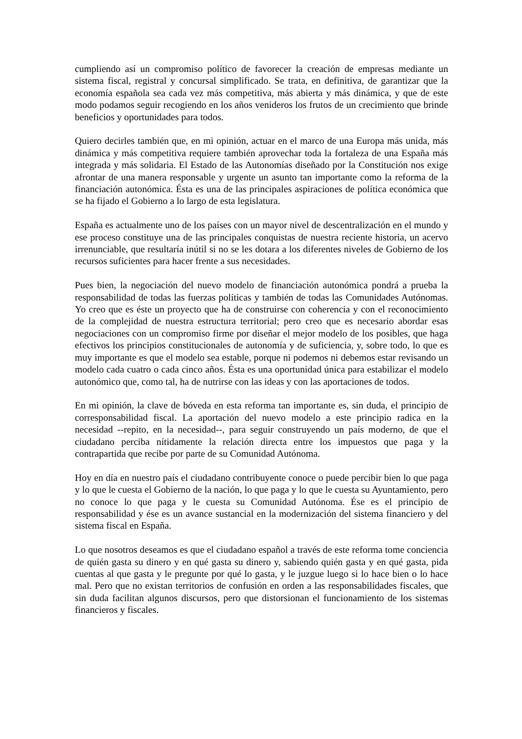cumpliendo así un compromiso político de favorecer la creación de empresas mediante un sistema fiscal, registral y concursal simplificado. Se trata, en definitiva, de garantizar que la economía española sea cada vez más competitiva, más abierta y más dinámica, y que de este modo podamos seguir recogiendo en los años venideros los frutos de un crecimiento que brinde beneficios y oportunidades para todos.
Quiero decirles también que, en mi opinión, actuar en el marco de una Europa más unida, más dinámica y más competitiva requiere también aprovechar toda la fortaleza de una España más integrada y más solidaria. El Estado de las Autonomías diseñado por la Constitución nos exige afrontar de una manera responsable y urgente un asunto tan importante como la reforma de la financiación autonómica. Ésta es una de las principales aspiraciones de política económica que se ha fijado el Gobierno a lo largo de esta legislatura.
España es actualmente uno de los países con un mayor nivel de descentralización en el mundo y ese proceso constituye una de las principales conquistas de nuestra reciente historia, un acervo irrenunciable, que resultaría inútil si no se les dotara a los diferentes niveles de Gobierno de los recursos suficientes para hacer frente a sus necesidades.
Pues bien, la negociación del nuevo modelo de financiación autonómica pondrá a prueba la responsabilidad de todas las fuerzas políticas y también de todas las Comunidades Autónomas. Yo creo que es éste un proyecto que ha de construirse con coherencia y con el reconocimiento de la complejidad de nuestra estructura territorial; pero creo que es necesario abordar esas negociaciones con un compromiso firme por diseñar el mejor modelo de los posibles, que haga efectivos los principios constitucionales de autonomía y de suficiencia, y, sobre todo, lo que es muy importante es que el modelo sea estable, porque ni podemos ni debemos estar revisando un modelo cada cuatro o cada cinco años. Ésta es una oportunidad única para estabilizar el modelo autonómico que, como tal, ha de nutrirse con las ideas y con las aportaciones de todos.
En mi opinión, la clave de bóveda en esta reforma tan importante es, sin duda, el principio de corresponsabilidad fiscal. La aportación del nuevo modelo a este principio radica en la necesidad --repito, en la necesidad--, para seguir construyendo un país moderno, de que el ciudadano perciba nítidamente la relación directa entre los impuestos que paga y la contrapartida que recibe por parte de su Comunidad Autónoma.
Hoy en día en nuestro país el ciudadano contribuyente conoce o puede percibir bien lo que paga y lo que le cuesta el Gobierno de la nación, lo que paga y lo que le cuesta su Ayuntamiento, pero no conoce lo que paga y le cuesta su Comunidad Autónoma. Ése es el principio de responsabilidad y ése es un avance sustancial en la modernización del sistema financiero y del sistema fiscal en España.
Lo que nosotros deseamos es que el ciudadano español a través de este reforma tome conciencia de quién gasta su dinero y en qué gasta su dinero y, sabiendo quién gasta y en qué gasta, pida cuentas al que gasta y le pregunte por qué lo gasta, y le juzgue luego si lo hace bien o lo hace mal. Pero que no existan territorios de confusión en orden a las responsabilidades fiscales, que sin duda facilitan algunos discursos, pero que distorsionan el funcionamiento de los sistemas financieros y fiscales.